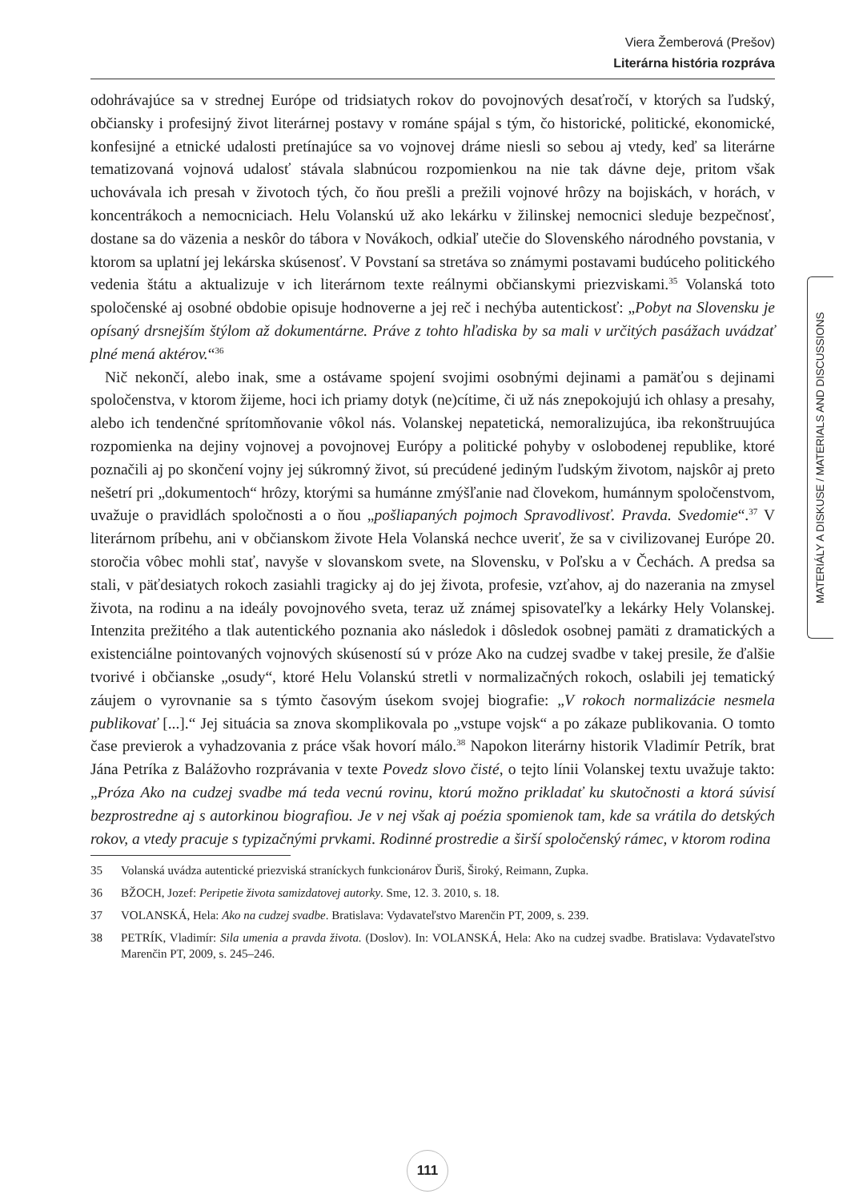Viera Žemberová (Prešov)
Literárna história rozpráva
odohrávajúce sa v strednej Európe od tridsiatych rokov do povojnových desaťročí, v ktorých sa ľudský, občiansky i profesijný život literárnej postavy v románe spájal s tým, čo historické, politické, ekonomické, konfesijné a etnické udalosti pretínajúce sa vo vojnovej dráme niesli so sebou aj vtedy, keď sa literárne tematizovaná vojnová udalosť stávala slabnúcou rozpomienkou na nie tak dávne deje, pritom však uchovávala ich presah v životoch tých, čo ňou prešli a prežili vojnové hrôzy na bojiskách, v horách, v koncentrákoch a nemocniciach. Helu Volanskú už ako lekárku v žilinskej nemocnici sleduje bezpečnosť, dostane sa do väzenia a neskôr do tábora v Novákoch, odkiaľ utečie do Slovenského národného povstania, v ktorom sa uplatní jej lekárska skúsenosť. V Povstaní sa stretáva so známymi postavami budúceho politického vedenia štátu a aktualizuje v ich literárnom texte reálnymi občianskymi priezviskami.<sup>35</sup> Volanská toto spoločenské aj osobné obdobie opisuje hodnoverne a jej reč i nechýba autentickosť: „Pobyt na Slovensku je opísaný drsnejším štýlom až dokumentárne. Práve z tohto hľadiska by sa mali v určitých pasážach uvádzať plné mená aktérov.“<sup>36</sup>
Nič nekončí, alebo inak, sme a ostávame spojení svojimi osobnými dejinami a pamäťou s dejinami spoločenstva, v ktorom žijeme, hoci ich priamy dotyk (ne)cítime, či už nás znepokojujú ich ohlasy a presahy, alebo ich tendenčné sprítomňovanie vôkol nás. Volanskej nepatetická, nemoralizujúca, iba rekonštruujúca rozpomienka na dejiny vojnovej a povojnovej Európy a politické pohyby v oslobodenej republike, ktoré poznačili aj po skončení vojny jej súkromný život, sú precúdené jediným ľudským životom, najskôr aj preto nešetrí pri „dokumentoch“ hrôzy, ktorými sa humánne zmýšľanie nad človekom, humánnym spoločenstvom, uvažuje o pravidlách spoločnosti a o ňou „pošliapaných pojmoch Spravodlivosť. Pravda. Svedomie“.<sup>37</sup> V literárnom príbehu, ani v občianskom živote Hela Volanská nechce uveriť, že sa v civilizovanej Európe 20. storočia vôbec mohli stať, navyše v slovanskom svete, na Slovensku, v Poľsku a v Čechách. A predsa sa stali, v päťdesiatych rokoch zasiahli tragicky aj do jej života, profesie, vzťahov, aj do nazerania na zmysel života, na rodinu a na ideály povojnového sveta, teraz už známej spisovateľky a lekárky Hely Volanskej. Intenzita prežitého a tlak autentického poznania ako následok i dôsledok osobnej pamäti z dramatických a existenciálne pointovaných vojnových skúseností sú v próze Ako na cudzej svadbe v takej presile, že ďalšie tvorivé i občianske „osudy“, ktoré Helu Volanskú stretli v normalizačných rokoch, oslabili jej tematický záujem o vyrovnanie sa s týmto časovým úsekom svojej biografie: „V rokoch normalizácie nesmela publikovať [...].“ Jej situácia sa znova skomplikovala po „vstupe vojsk“ a po zákaze publikovania. O tomto čase previerok a vyhadzovania z práce však hovorí málo.<sup>38</sup> Napokon literárny historik Vladimír Petrík, brat Jána Petríka z Balážovho rozprávania v texte Povedz slovo čisté, o tejto línii Volanskej textu uvažuje takto: „Próza Ako na cudzej svadbe má teda vecnú rovinu, ktorú možno prikladať ku skutočnosti a ktorá súvisí bezprostredne aj s autorkinou biografiou. Je v nej však aj poézia spomienok tam, kde sa vrátila do detských rokov, a vtedy pracuje s typizačnými prvkami. Rodinné prostredie a širší spoločenský rámec, v ktorom rodina
35 Volanská uvádza autentické priezviská straníckych funkcionárov Ďuriš, Široký, Reimann, Zupka.
36 BŽOCH, Jozef: Peripetie života samizdatovej autorky. Sme, 12. 3. 2010, s. 18.
37 VOLANSKÁ, Hela: Ako na cudzej svadbe. Bratislava: Vydavateľstvo Marenčin PT, 2009, s. 239.
38 PETRÍK, Vladimír: Sila umenia a pravda života. (Doslov). In: VOLANSKÁ, Hela: Ako na cudzej svadbe. Bratislava: Vydavateľstvo Marenčin PT, 2009, s. 245–246.
MATERIÁLY A DISKUSE / MATERIALS AND DISCUSSIONS
111